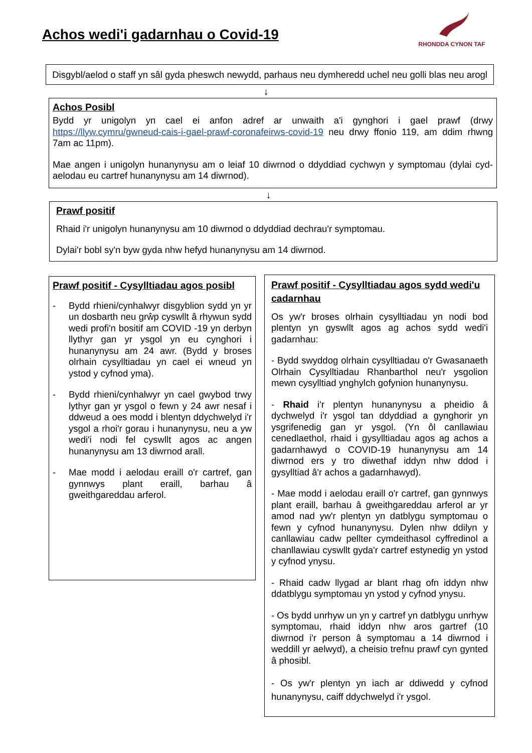Achos wedi'i gadarnhau o Covid-19
RHONDDA CYNON TAF
Disgybl/aelod o staff yn sâl gyda pheswch newydd, parhaus neu dymheredd uchel neu golli blas neu arogl
↓
Achos Posibl
Bydd yr unigolyn yn cael ei anfon adref ar unwaith a'i gynghori i gael prawf (drwy https://llyw.cymru/gwneud-cais-i-gael-prawf-coronafeirws-covid-19 neu drwy ffonio 119, am ddim rhwng 7am ac 11pm).
Mae angen i unigolyn hunanynysu am o leiaf 10 diwrnod o ddyddiad cychwyn y symptomau (dylai cyd-aelodau eu cartref hunanynysu am 14 diwrnod).
↓
Prawf positif
Rhaid i'r unigolyn hunanynysu am 10 diwrnod o ddyddiad dechrau'r symptomau.
Dylai'r bobl sy'n byw gyda nhw hefyd hunanynysu am 14 diwrnod.
Prawf positif - Cysylltiadau agos posibl
- Bydd rhieni/cynhalwyr disgyblion sydd yn yr un dosbarth neu grŵp cyswllt â rhywun sydd wedi profi'n bositif am COVID -19 yn derbyn llythyr gan yr ysgol yn eu cynghori i hunanynysu am 24 awr. (Bydd y broses olrhain cysylltiadau yn cael ei wneud yn ystod y cyfnod yma).
- Bydd rhieni/cynhalwyr yn cael gwybod trwy lythyr gan yr ysgol o fewn y 24 awr nesaf i ddweud a oes modd i blentyn ddychwelyd i'r ysgol a rhoi'r gorau i hunanynysu, neu a yw wedi'i nodi fel cyswllt agos ac angen hunanynysu am 13 diwrnod arall.
- Mae modd i aelodau eraill o'r cartref, gan gynnwys plant eraill, barhau â gweithgareddau arferol.
Prawf positif - Cysylltiadau agos sydd wedi'u cadarnhau
Os yw'r broses olrhain cysylltiadau yn nodi bod plentyn yn gyswllt agos ag achos sydd wedi'i gadarnhau:
- Bydd swyddog olrhain cysylltiadau o'r Gwasanaeth Olrhain Cysylltiadau Rhanbarthol neu'r ysgolion mewn cysylltiad ynghylch gofynion hunanynysu.
- Rhaid i'r plentyn hunanynysu a pheidio â dychwelyd i'r ysgol tan ddyddiad a gynghorir yn ysgrifenedig gan yr ysgol. (Yn ôl canllawiau cenedlaethol, rhaid i gysylltiadau agos ag achos a gadarnhawyd o COVID-19 hunanynysu am 14 diwrnod ers y tro diwethaf iddyn nhw ddod i gysylltiad â'r achos a gadarnhawyd).
- Mae modd i aelodau eraill o'r cartref, gan gynnwys plant eraill, barhau â gweithgareddau arferol ar yr amod nad yw'r plentyn yn datblygu symptomau o fewn y cyfnod hunanynysu. Dylen nhw ddilyn y canllawiau cadw pellter cymdeithasol cyffredinol a chanllawiau cyswllt gyda'r cartref estynedig yn ystod y cyfnod ynysu.
- Rhaid cadw llygad ar blant rhag ofn iddyn nhw ddatblygu symptomau yn ystod y cyfnod ynysu.
- Os bydd unrhyw un yn y cartref yn datblygu unrhyw symptomau, rhaid iddyn nhw aros gartref (10 diwrnod i'r person â symptomau a 14 diwrnod i weddill yr aelwyd), a cheisio trefnu prawf cyn gynted â phosibl.
- Os yw'r plentyn yn iach ar ddiwedd y cyfnod hunanynysu, caiff ddychwelyd i'r ysgol.